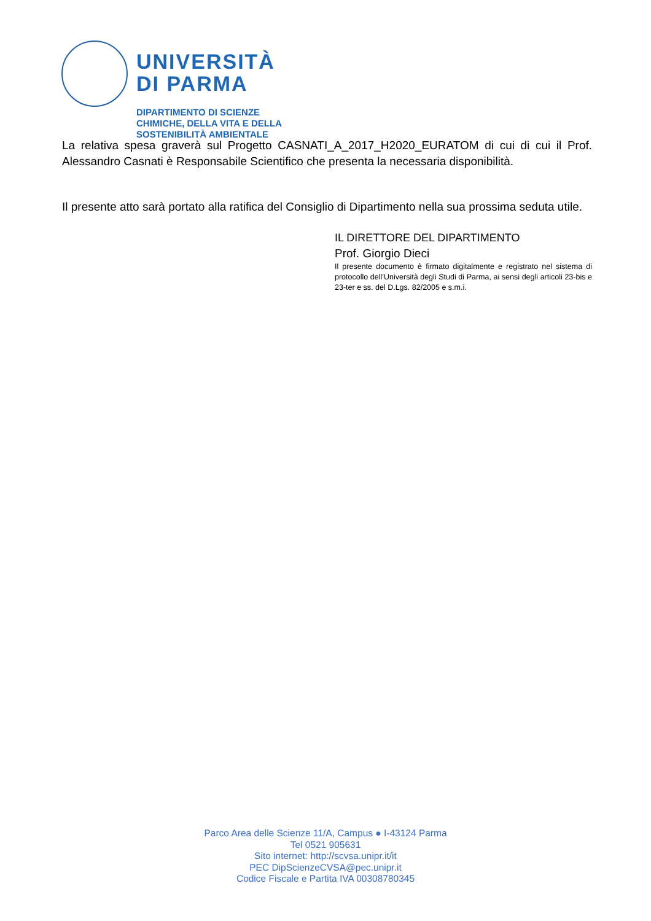UNIVERSITÀ
DI PARMA
DIPARTIMENTO DI SCIENZE
CHIMICHE, DELLA VITA E DELLA
SOSTENIBILITÀ AMBIENTALE
La relativa spesa graverà sul Progetto CASNATI_A_2017_H2020_EURATOM di cui di cui il Prof. Alessandro Casnati è Responsabile Scientifico che presenta la necessaria disponibilità.
Il presente atto sarà portato alla ratifica del Consiglio di Dipartimento nella sua prossima seduta utile.
IL DIRETTORE DEL DIPARTIMENTO
Prof. Giorgio Dieci
Il presente documento è firmato digitalmente e registrato nel sistema di protocollo dell’Università degli Studi di Parma, ai sensi degli articoli 23-bis e 23-ter e ss. del D.Lgs. 82/2005 e s.m.i.
Parco Area delle Scienze 11/A, Campus ● I-43124 Parma
Tel 0521 905631
Sito internet: http://scvsa.unipr.it/it
PEC DipScienzeCVSA@pec.unipr.it
Codice Fiscale e Partita IVA 00308780345